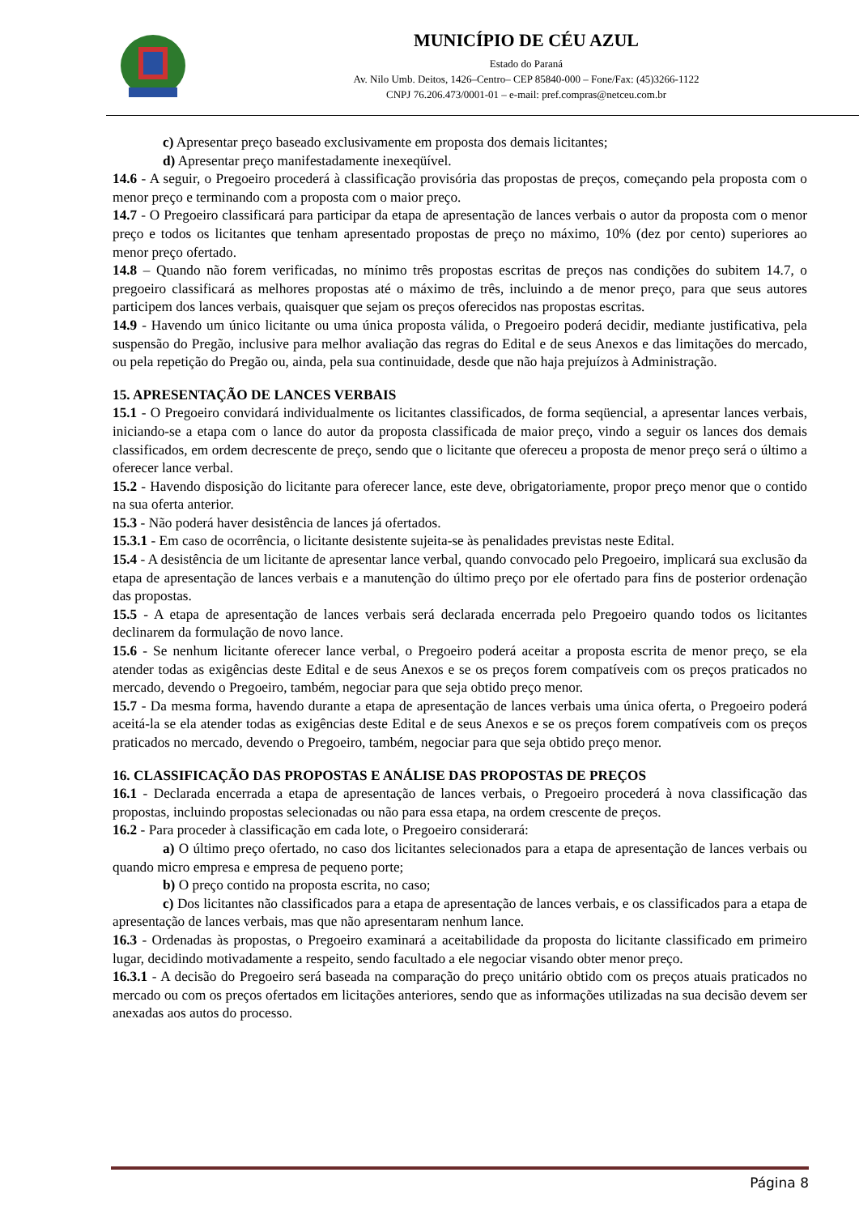MUNICÍPIO DE CÉU AZUL
Estado do Paraná
Av. Nilo Umb. Deitos, 1426–Centro– CEP 85840-000 – Fone/Fax: (45)3266-1122
CNPJ 76.206.473/0001-01 – e-mail: pref.compras@netceu.com.br
c) Apresentar preço baseado exclusivamente em proposta dos demais licitantes;
d) Apresentar preço manifestadamente inexeqüível.
14.6 - A seguir, o Pregoeiro procederá à classificação provisória das propostas de preços, começando pela proposta com o menor preço e terminando com a proposta com o maior preço.
14.7 - O Pregoeiro classificará para participar da etapa de apresentação de lances verbais o autor da proposta com o menor preço e todos os licitantes que tenham apresentado propostas de preço no máximo, 10% (dez por cento) superiores ao menor preço ofertado.
14.8 – Quando não forem verificadas, no mínimo três propostas escritas de preços nas condições do subitem 14.7, o pregoeiro classificará as melhores propostas até o máximo de três, incluindo a de menor preço, para que seus autores participem dos lances verbais, quaisquer que sejam os preços oferecidos nas propostas escritas.
14.9 - Havendo um único licitante ou uma única proposta válida, o Pregoeiro poderá decidir, mediante justificativa, pela suspensão do Pregão, inclusive para melhor avaliação das regras do Edital e de seus Anexos e das limitações do mercado, ou pela repetição do Pregão ou, ainda, pela sua continuidade, desde que não haja prejuízos à Administração.
15. APRESENTAÇÃO DE LANCES VERBAIS
15.1 - O Pregoeiro convidará individualmente os licitantes classificados, de forma seqüencial, a apresentar lances verbais, iniciando-se a etapa com o lance do autor da proposta classificada de maior preço, vindo a seguir os lances dos demais classificados, em ordem decrescente de preço, sendo que o licitante que ofereceu a proposta de menor preço será o último a oferecer lance verbal.
15.2 - Havendo disposição do licitante para oferecer lance, este deve, obrigatoriamente, propor preço menor que o contido na sua oferta anterior.
15.3 - Não poderá haver desistência de lances já ofertados.
15.3.1 - Em caso de ocorrência, o licitante desistente sujeita-se às penalidades previstas neste Edital.
15.4 - A desistência de um licitante de apresentar lance verbal, quando convocado pelo Pregoeiro, implicará sua exclusão da etapa de apresentação de lances verbais e a manutenção do último preço por ele ofertado para fins de posterior ordenação das propostas.
15.5 - A etapa de apresentação de lances verbais será declarada encerrada pelo Pregoeiro quando todos os licitantes declinarem da formulação de novo lance.
15.6 - Se nenhum licitante oferecer lance verbal, o Pregoeiro poderá aceitar a proposta escrita de menor preço, se ela atender todas as exigências deste Edital e de seus Anexos e se os preços forem compatíveis com os preços praticados no mercado, devendo o Pregoeiro, também, negociar para que seja obtido preço menor.
15.7 - Da mesma forma, havendo durante a etapa de apresentação de lances verbais uma única oferta, o Pregoeiro poderá aceitá-la se ela atender todas as exigências deste Edital e de seus Anexos e se os preços forem compatíveis com os preços praticados no mercado, devendo o Pregoeiro, também, negociar para que seja obtido preço menor.
16. CLASSIFICAÇÃO DAS PROPOSTAS E ANÁLISE DAS PROPOSTAS DE PREÇOS
16.1 - Declarada encerrada a etapa de apresentação de lances verbais, o Pregoeiro procederá à nova classificação das propostas, incluindo propostas selecionadas ou não para essa etapa, na ordem crescente de preços.
16.2 - Para proceder à classificação em cada lote, o Pregoeiro considerará:
a) O último preço ofertado, no caso dos licitantes selecionados para a etapa de apresentação de lances verbais ou quando micro empresa e empresa de pequeno porte;
b) O preço contido na proposta escrita, no caso;
c) Dos licitantes não classificados para a etapa de apresentação de lances verbais, e os classificados para a etapa de apresentação de lances verbais, mas que não apresentaram nenhum lance.
16.3 - Ordenadas às propostas, o Pregoeiro examinará a aceitabilidade da proposta do licitante classificado em primeiro lugar, decidindo motivadamente a respeito, sendo facultado a ele negociar visando obter menor preço.
16.3.1 - A decisão do Pregoeiro será baseada na comparação do preço unitário obtido com os preços atuais praticados no mercado ou com os preços ofertados em licitações anteriores, sendo que as informações utilizadas na sua decisão devem ser anexadas aos autos do processo.
Página 8